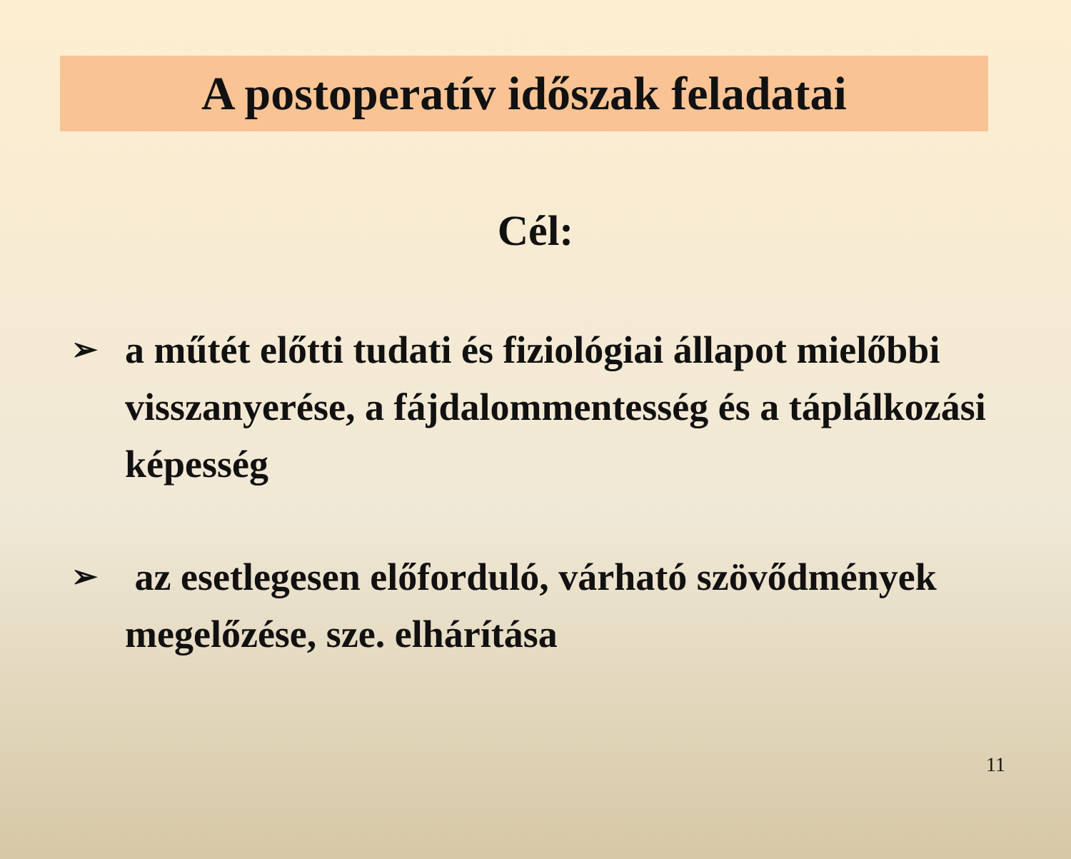A postoperatív időszak feladatai
Cél:
➢ a műtét előtti tudati és fiziológiai állapot mielőbbi visszanyerése, a fájdalommentesség és a táplálkozási képesség
➢ az esetlegesen előforduló, várható szövődmények megelőzése, sze. elhárítása
11